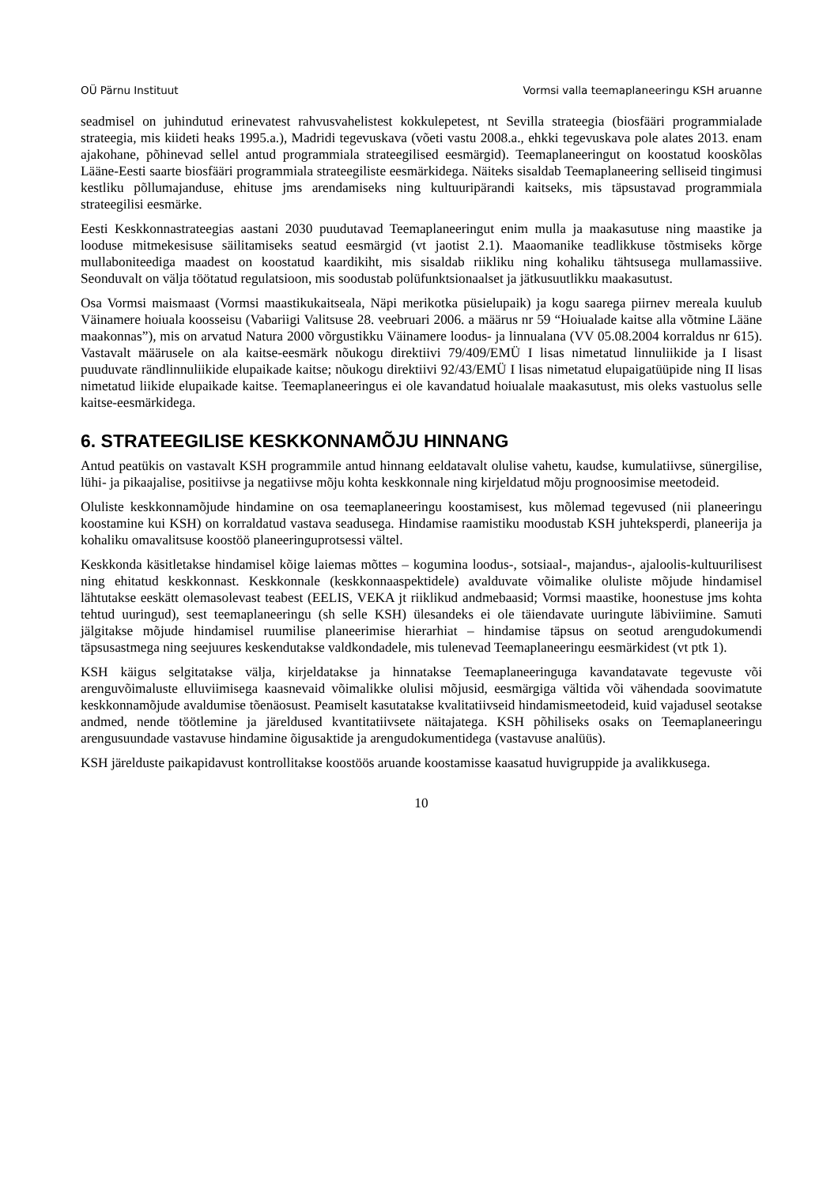OÜ Pärnu Instituut Vormsi valla teemaplaneeringu KSH aruanne
seadmisel on juhindutud erinevatest rahvusvahelistest kokkulepetest, nt Sevilla strateegia (biosfääri programmialade strateegia, mis kiideti heaks 1995.a.), Madridi tegevuskava (võeti vastu 2008.a., ehkki tegevuskava pole alates 2013. enam ajakohane, põhinevad sellel antud programmiala strateegilised eesmärgid). Teemaplaneeringut on koostatud kooskõlas Lääne-Eesti saarte biosfääri programmiala strateegiliste eesmärkidega. Näiteks sisaldab Teemaplaneering selliseid tingimusi kestliku põllumajanduse, ehituse jms arendamiseks ning kultuuripärandi kaitseks, mis täpsustavad programmiala strateegilisi eesmärke.
Eesti Keskkonnastrateegias aastani 2030 puudutavad Teemaplaneeringut enim mulla ja maakasutuse ning maastike ja looduse mitmekesisuse säilitamiseks seatud eesmärgid (vt jaotist 2.1). Maaomanike teadlikkuse tõstmiseks kõrge mullaboniteediga maadest on koostatud kaardikiht, mis sisaldab riikliku ning kohaliku tähtsusega mullamassiive. Seonduvalt on välja töötatud regulatsioon, mis soodustab polüfunktsionaalset ja jätkusuutlikku maakasutust.
Osa Vormsi maismaast (Vormsi maastikukaitseala, Näpi merikotka püsielupaik) ja kogu saarega piirnev mereala kuulub Väinamere hoiuala koosseisu (Vabariigi Valitsuse 28. veebruari 2006. a määrus nr 59 “Hoiualade kaitse alla võtmine Lääne maakonnas”), mis on arvatud Natura 2000 võrgustikku Väinamere loodus- ja linnualana (VV 05.08.2004 korraldus nr 615). Vastavalt määrusele on ala kaitse-eesmärk nõukogu direktiivi 79/409/EMÜ I lisas nimetatud linnuliikide ja I lisast puuduvate rändlinnuliikide elupaikade kaitse; nõukogu direktiivi 92/43/EMÜ I lisas nimetatud elupaigatüüpide ning II lisas nimetatud liikide elupaikade kaitse. Teemaplaneeringus ei ole kavandatud hoiualale maakasutust, mis oleks vastuolus selle kaitse-eesmärkidega.
6. STRATEEGILISE KESKKONNAMÕJU HINNANG
Antud peatükis on vastavalt KSH programmile antud hinnang eeldatavalt olulise vahetu, kaudse, kumulatiivse, sünergilise, lühi- ja pikaajalise, positiivse ja negatiivse mõju kohta keskkonnale ning kirjeldatud mõju prognoosimise meetodeid.
Oluliste keskkonnamõjude hindamine on osa teemaplaneeringu koostamisest, kus mõlemad tegevused (nii planeeringu koostamine kui KSH) on korraldatud vastava seadusega. Hindamise raamistiku moodustab KSH juhteksperdi, planeerija ja kohaliku omavalitsuse koostöö planeeringuprotsessi vältel.
Keskkonda käsitletakse hindamisel kõige laiemas mõttes – kogumina loodus-, sotsiaal-, majandus-, ajaloolis-kultuurilisest ning ehitatud keskkonnast. Keskkonnale (keskkonnaaspektidele) avalduvate võimalike oluliste mõjude hindamisel lähtutakse eeskätt olemasolevast teabest (EELIS, VEKA jt riiklikud andmebaasid; Vormsi maastike, hoonestuse jms kohta tehtud uuringud), sest teemaplaneeringu (sh selle KSH) ülesandeks ei ole täiendavate uuringute läbiviimine. Samuti jälgitakse mõjude hindamisel ruumilise planeerimise hierarhiat – hindamise täpsus on seotud arengudokumendi täpsusastmega ning seejuures keskendutakse valdkondadele, mis tulenevad Teemaplaneeringu eesmärkidest (vt ptk 1).
KSH käigus selgitatakse välja, kirjeldatakse ja hinnatakse Teemaplaneeringuga kavandatavate tegevuste või arenguvõimaluste elluviimisega kaasnevaid võimalikke olulisi mõjusid, eesmärgiga vältida või vähendada soovimatute keskkonnamõjude avaldumise tõenäosust. Peamiselt kasutatakse kvalitatiivseid hindamismeetodeid, kuid vajadusel seotakse andmed, nende töötlemine ja järeldused kvantitatiivsete näitajatega. KSH põhiliseks osaks on Teemaplaneeringu arengusuundade vastavuse hindamine õigusaktide ja arengudokumentidega (vastavuse analüüs).
KSH järelduste paikapidavust kontrollitakse koostöös aruande koostamisse kaasatud huvigruppide ja avalikkusega.
10